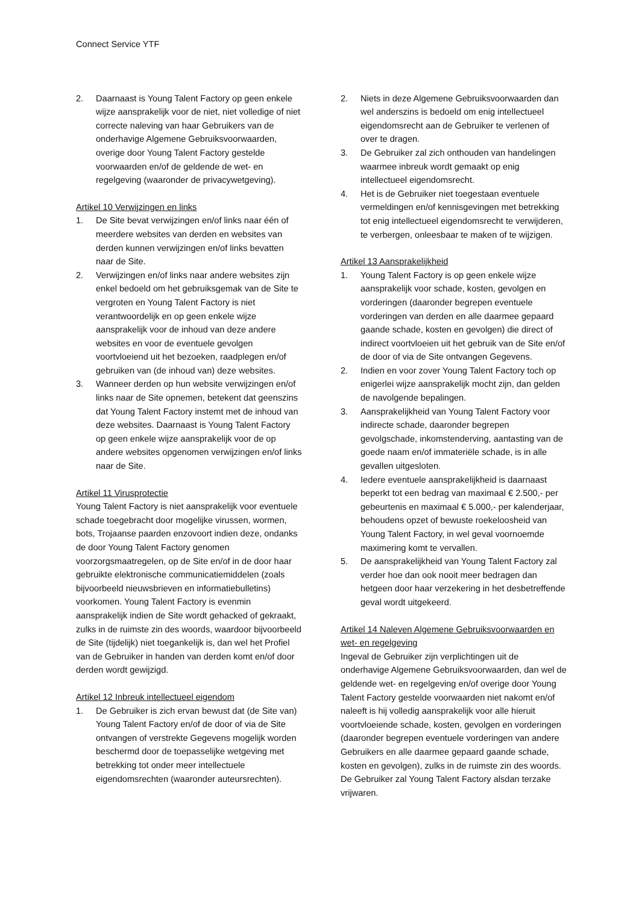Connect Service YTF
2. Daarnaast is Young Talent Factory op geen enkele wijze aansprakelijk voor de niet, niet volledige of niet correcte naleving van haar Gebruikers van de onderhavige Algemene Gebruiksvoorwaarden, overige door Young Talent Factory gestelde voorwaarden en/of de geldende de wet- en regelgeving (waaronder de privacywetgeving).
Artikel 10 Verwijzingen en links
1. De Site bevat verwijzingen en/of links naar één of meerdere websites van derden en websites van derden kunnen verwijzingen en/of links bevatten naar de Site.
2. Verwijzingen en/of links naar andere websites zijn enkel bedoeld om het gebruiksgemak van de Site te vergroten en Young Talent Factory is niet verantwoordelijk en op geen enkele wijze aansprakelijk voor de inhoud van deze andere websites en voor de eventuele gevolgen voortvloeiend uit het bezoeken, raadplegen en/of gebruiken van (de inhoud van) deze websites.
3. Wanneer derden op hun website verwijzingen en/of links naar de Site opnemen, betekent dat geenszins dat Young Talent Factory instemt met de inhoud van deze websites. Daarnaast is Young Talent Factory op geen enkele wijze aansprakelijk voor de op andere websites opgenomen verwijzingen en/of links naar de Site.
Artikel 11 Virusprotectie
Young Talent Factory is niet aansprakelijk voor eventuele schade toegebracht door mogelijke virussen, wormen, bots, Trojaanse paarden enzovoort indien deze, ondanks de door Young Talent Factory genomen voorzorgsmaatregelen, op de Site en/of in de door haar gebruikte elektronische communicatiemiddelen (zoals bijvoorbeeld nieuwsbrieven en informatiebulletins) voorkomen. Young Talent Factory is evenmin aansprakelijk indien de Site wordt gehacked of gekraakt, zulks in de ruimste zin des woords, waardoor bijvoorbeeld de Site (tijdelijk) niet toegankelijk is, dan wel het Profiel van de Gebruiker in handen van derden komt en/of door derden wordt gewijzigd.
Artikel 12 Inbreuk intellectueel eigendom
1. De Gebruiker is zich ervan bewust dat (de Site van) Young Talent Factory en/of de door of via de Site ontvangen of verstrekte Gegevens mogelijk worden beschermd door de toepasselijke wetgeving met betrekking tot onder meer intellectuele eigendomsrechten (waaronder auteursrechten).
2. Niets in deze Algemene Gebruiksvoorwaarden dan wel anderszins is bedoeld om enig intellectueel eigendomsrecht aan de Gebruiker te verlenen of over te dragen.
3. De Gebruiker zal zich onthouden van handelingen waarmee inbreuk wordt gemaakt op enig intellectueel eigendomsrecht.
4. Het is de Gebruiker niet toegestaan eventuele vermeldingen en/of kennisgevingen met betrekking tot enig intellectueel eigendomsrecht te verwijderen, te verbergen, onleesbaar te maken of te wijzigen.
Artikel 13 Aansprakelijkheid
1. Young Talent Factory is op geen enkele wijze aansprakelijk voor schade, kosten, gevolgen en vorderingen (daaronder begrepen eventuele vorderingen van derden en alle daarmee gepaard gaande schade, kosten en gevolgen) die direct of indirect voortvloeien uit het gebruik van de Site en/of de door of via de Site ontvangen Gegevens.
2. Indien en voor zover Young Talent Factory toch op enigerlei wijze aansprakelijk mocht zijn, dan gelden de navolgende bepalingen.
3. Aansprakelijkheid van Young Talent Factory voor indirecte schade, daaronder begrepen gevolgschade, inkomstenderving, aantasting van de goede naam en/of immateriële schade, is in alle gevallen uitgesloten.
4. Iedere eventuele aansprakelijkheid is daarnaast beperkt tot een bedrag van maximaal € 2.500,- per gebeurtenis en maximaal € 5.000,- per kalenderjaar, behoudens opzet of bewuste roekeloosheid van Young Talent Factory, in wel geval voornoemde maximering komt te vervallen.
5. De aansprakelijkheid van Young Talent Factory zal verder hoe dan ook nooit meer bedragen dan hetgeen door haar verzekering in het desbetreffende geval wordt uitgekeerd.
Artikel 14 Naleven Algemene Gebruiksvoorwaarden en wet- en regelgeving
Ingeval de Gebruiker zijn verplichtingen uit de onderhavige Algemene Gebruiksvoorwaarden, dan wel de geldende wet- en regelgeving en/of overige door Young Talent Factory gestelde voorwaarden niet nakomt en/of naleeft is hij volledig aansprakelijk voor alle hieruit voortvloeiende schade, kosten, gevolgen en vorderingen (daaronder begrepen eventuele vorderingen van andere Gebruikers en alle daarmee gepaard gaande schade, kosten en gevolgen), zulks in de ruimste zin des woords. De Gebruiker zal Young Talent Factory alsdan terzake vrijwaren.